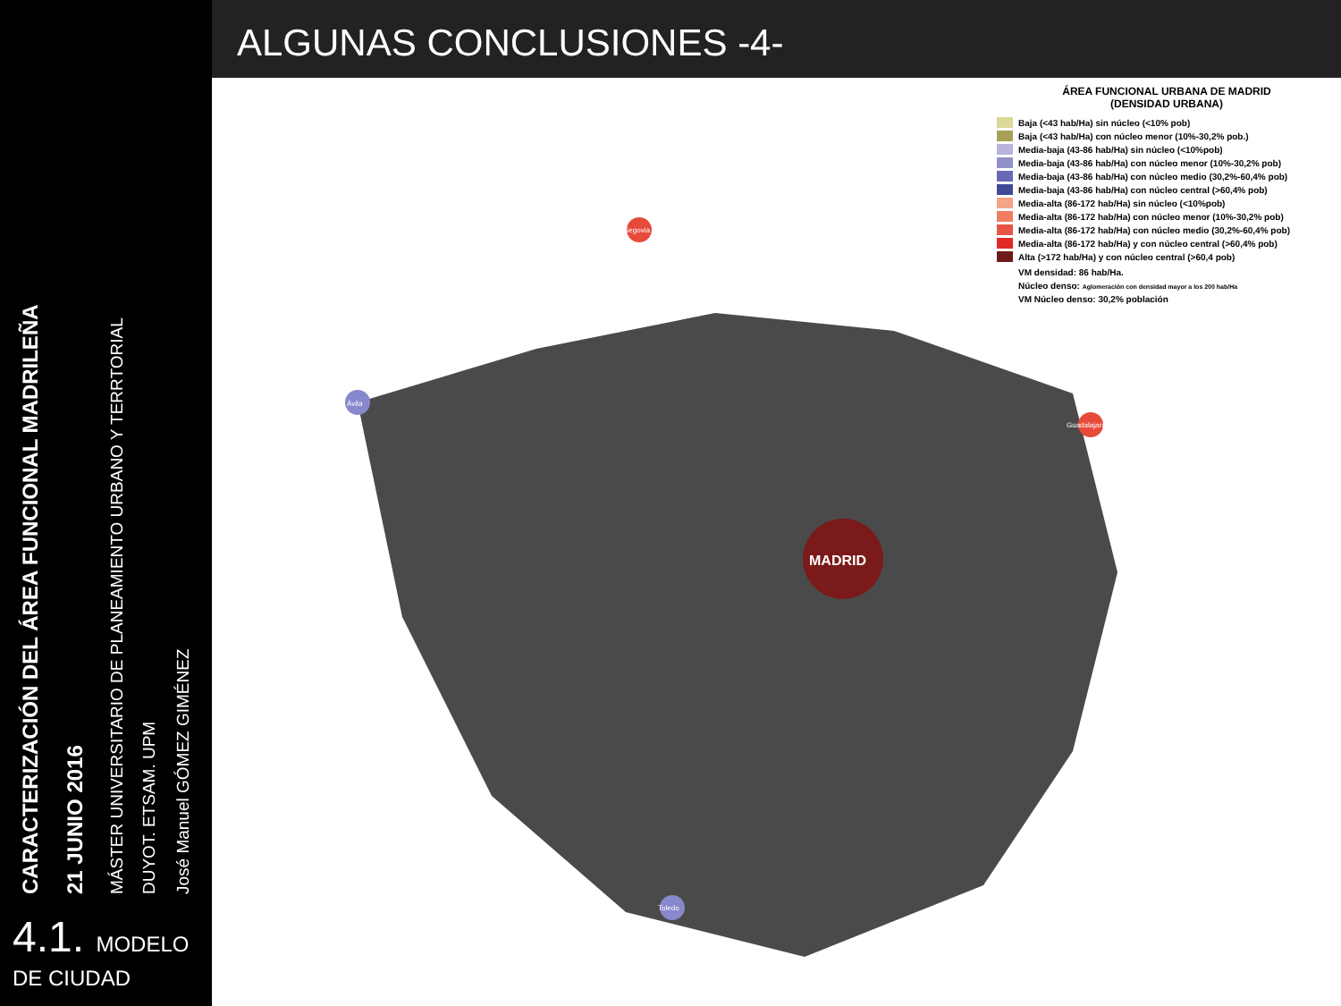CARACTERIZACIÓN DEL ÁREA FUNCIONAL MADRILEÑA
21 JUNIO 2016
MÁSTER UNIVERSITARIO DE PLANEAMIENTO URBANO Y TERRTORIAL
DUYOT. ETSAM. UPM
José Manuel GÓMEZ GIMÉNEZ
4.1. MODELO
DE CIUDAD
ALGUNAS CONCLUSIONES -4-
MADRID
Ávila
Segovia
Toledo
Guadalajara
ÁREA FUNCIONAL URBANA DE MADRID
(DENSIDAD URBANA)
Baja (<43 hab/Ha) sin núcleo (<10% pob)
Baja (<43 hab/Ha) con núcleo menor (10%-30,2% pob.)
Media-baja (43-86 hab/Ha) sin núcleo (<10%pob)
Media-baja (43-86 hab/Ha) con núcleo menor (10%-30,2% pob)
Media-baja (43-86 hab/Ha) con núcleo medio (30,2%-60,4% pob)
Media-baja (43-86 hab/Ha) con núcleo central (>60,4% pob)
Media-alta (86-172 hab/Ha) sin núcleo (<10%pob)
Media-alta (86-172 hab/Ha) con núcleo menor (10%-30,2% pob)
Media-alta (86-172 hab/Ha) con núcleo medio (30,2%-60,4% pob)
Media-alta (86-172 hab/Ha) y con núcleo central (>60,4% pob)
Alta (>172 hab/Ha) y con núcleo central (>60,4 pob)
VM densidad: 86 hab/Ha.
Núcleo denso: Aglomeración con densidad mayor a los 200 hab/Ha
VM Núcleo denso: 30,2% población